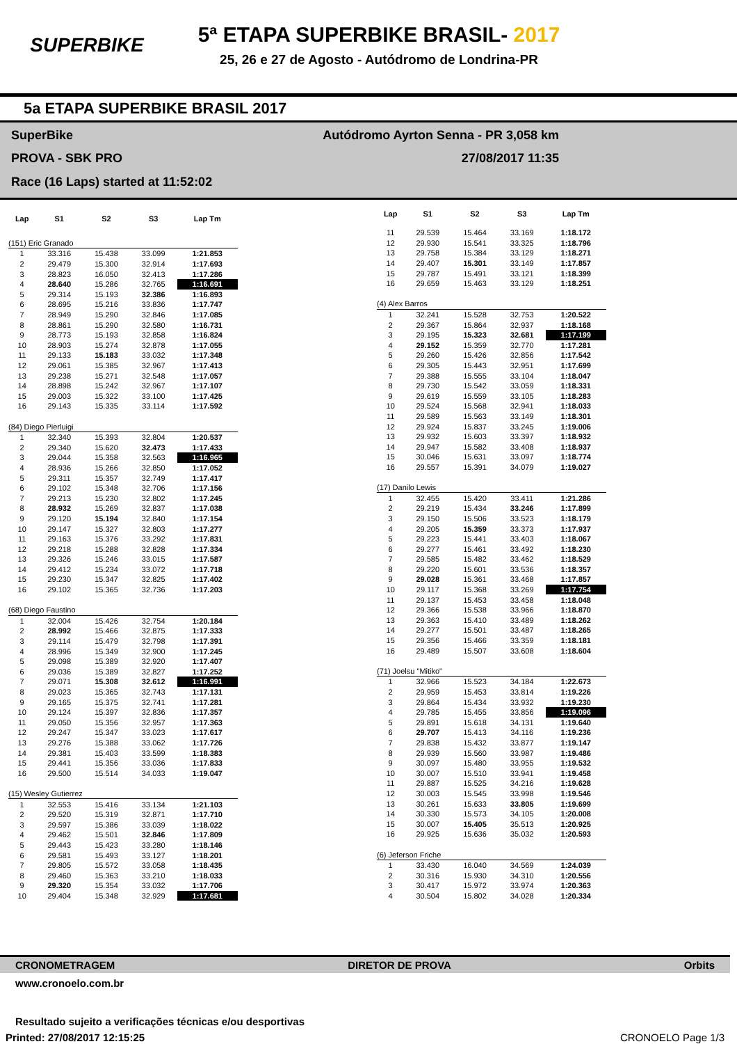SUPERBIKE
5ª ETAPA SUPERBIKE BRASIL- 2017
25, 26 e 27 de Agosto - Autódromo de Londrina-PR
5a ETAPA SUPERBIKE BRASIL 2017
SuperBike
Autódromo Ayrton Senna - PR 3,058 km
PROVA - SBK PRO
27/08/2017 11:35
Race (16 Laps) started at 11:52:02
| Lap | S1 | S2 | S3 | Lap Tm |
| --- | --- | --- | --- | --- |
| (151) Eric Granado | | | | |
| 1 | 33.316 | 15.438 | 33.099 | 1:21.853 |
| 2 | 29.479 | 15.300 | 32.914 | 1:17.693 |
| 3 | 28.823 | 16.050 | 32.413 | 1:17.286 |
| 4 | 28.640 | 15.286 | 32.765 | 1:16.691 |
| 5 | 29.314 | 15.193 | 32.386 | 1:16.893 |
| 6 | 28.695 | 15.216 | 33.836 | 1:17.747 |
| 7 | 28.949 | 15.290 | 32.846 | 1:17.085 |
| 8 | 28.861 | 15.290 | 32.580 | 1:16.731 |
| 9 | 28.773 | 15.193 | 32.858 | 1:16.824 |
| 10 | 28.903 | 15.274 | 32.878 | 1:17.055 |
| 11 | 29.133 | 15.183 | 33.032 | 1:17.348 |
| 12 | 29.061 | 15.385 | 32.967 | 1:17.413 |
| 13 | 29.238 | 15.271 | 32.548 | 1:17.057 |
| 14 | 28.898 | 15.242 | 32.967 | 1:17.107 |
| 15 | 29.003 | 15.322 | 33.100 | 1:17.425 |
| 16 | 29.143 | 15.335 | 33.114 | 1:17.592 |
| (84) Diego Pierluigi | | | | |
| 1 | 32.340 | 15.393 | 32.804 | 1:20.537 |
| 2 | 29.340 | 15.620 | 32.473 | 1:17.433 |
| 3 | 29.044 | 15.358 | 32.563 | 1:16.965 |
| 4 | 28.936 | 15.266 | 32.850 | 1:17.052 |
| 5 | 29.311 | 15.357 | 32.749 | 1:17.417 |
| 6 | 29.102 | 15.348 | 32.706 | 1:17.156 |
| 7 | 29.213 | 15.230 | 32.802 | 1:17.245 |
| 8 | 28.932 | 15.269 | 32.837 | 1:17.038 |
| 9 | 29.120 | 15.194 | 32.840 | 1:17.154 |
| 10 | 29.147 | 15.327 | 32.803 | 1:17.277 |
| 11 | 29.163 | 15.376 | 33.292 | 1:17.831 |
| 12 | 29.218 | 15.288 | 32.828 | 1:17.334 |
| 13 | 29.326 | 15.246 | 33.015 | 1:17.587 |
| 14 | 29.412 | 15.234 | 33.072 | 1:17.718 |
| 15 | 29.230 | 15.347 | 32.825 | 1:17.402 |
| 16 | 29.102 | 15.365 | 32.736 | 1:17.203 |
| (68) Diego Faustino | | | | |
| 1 | 32.004 | 15.426 | 32.754 | 1:20.184 |
| 2 | 28.992 | 15.466 | 32.875 | 1:17.333 |
| 3 | 29.114 | 15.479 | 32.798 | 1:17.391 |
| 4 | 28.996 | 15.349 | 32.900 | 1:17.245 |
| 5 | 29.098 | 15.389 | 32.920 | 1:17.407 |
| 6 | 29.036 | 15.389 | 32.827 | 1:17.252 |
| 7 | 29.071 | 15.308 | 32.612 | 1:16.991 |
| 8 | 29.023 | 15.365 | 32.743 | 1:17.131 |
| 9 | 29.165 | 15.375 | 32.741 | 1:17.281 |
| 10 | 29.124 | 15.397 | 32.836 | 1:17.357 |
| 11 | 29.050 | 15.356 | 32.957 | 1:17.363 |
| 12 | 29.247 | 15.347 | 33.023 | 1:17.617 |
| 13 | 29.276 | 15.388 | 33.062 | 1:17.726 |
| 14 | 29.381 | 15.403 | 33.599 | 1:18.383 |
| 15 | 29.441 | 15.356 | 33.036 | 1:17.833 |
| 16 | 29.500 | 15.514 | 34.033 | 1:19.047 |
| (15) Wesley Gutierrez | | | | |
| 1 | 32.553 | 15.416 | 33.134 | 1:21.103 |
| 2 | 29.520 | 15.319 | 32.871 | 1:17.710 |
| 3 | 29.597 | 15.386 | 33.039 | 1:18.022 |
| 4 | 29.462 | 15.501 | 32.846 | 1:17.809 |
| 5 | 29.443 | 15.423 | 33.280 | 1:18.146 |
| 6 | 29.581 | 15.493 | 33.127 | 1:18.201 |
| 7 | 29.805 | 15.572 | 33.058 | 1:18.435 |
| 8 | 29.460 | 15.363 | 33.210 | 1:18.033 |
| 9 | 29.320 | 15.354 | 33.032 | 1:17.706 |
| 10 | 29.404 | 15.348 | 32.929 | 1:17.681 |
| Lap | S1 | S2 | S3 | Lap Tm |
| --- | --- | --- | --- | --- |
| 11 | 29.539 | 15.464 | 33.169 | 1:18.172 |
| 12 | 29.930 | 15.541 | 33.325 | 1:18.796 |
| 13 | 29.758 | 15.384 | 33.129 | 1:18.271 |
| 14 | 29.407 | 15.301 | 33.149 | 1:17.857 |
| 15 | 29.787 | 15.491 | 33.121 | 1:18.399 |
| 16 | 29.659 | 15.463 | 33.129 | 1:18.251 |
| (4) Alex Barros | | | | |
| 1 | 32.241 | 15.528 | 32.753 | 1:20.522 |
| 2 | 29.367 | 15.864 | 32.937 | 1:18.168 |
| 3 | 29.195 | 15.323 | 32.681 | 1:17.199 |
| 4 | 29.152 | 15.359 | 32.770 | 1:17.281 |
| 5 | 29.260 | 15.426 | 32.856 | 1:17.542 |
| 6 | 29.305 | 15.443 | 32.951 | 1:17.699 |
| 7 | 29.388 | 15.555 | 33.104 | 1:18.047 |
| 8 | 29.730 | 15.542 | 33.059 | 1:18.331 |
| 9 | 29.619 | 15.559 | 33.105 | 1:18.283 |
| 10 | 29.524 | 15.568 | 32.941 | 1:18.033 |
| 11 | 29.589 | 15.563 | 33.149 | 1:18.301 |
| 12 | 29.924 | 15.837 | 33.245 | 1:19.006 |
| 13 | 29.932 | 15.603 | 33.397 | 1:18.932 |
| 14 | 29.947 | 15.582 | 33.408 | 1:18.937 |
| 15 | 30.046 | 15.631 | 33.097 | 1:18.774 |
| 16 | 29.557 | 15.391 | 34.079 | 1:19.027 |
| (17) Danilo Lewis | | | | |
| 1 | 32.455 | 15.420 | 33.411 | 1:21.286 |
| 2 | 29.219 | 15.434 | 33.246 | 1:17.899 |
| 3 | 29.150 | 15.506 | 33.523 | 1:18.179 |
| 4 | 29.205 | 15.359 | 33.373 | 1:17.937 |
| 5 | 29.223 | 15.441 | 33.403 | 1:18.067 |
| 6 | 29.277 | 15.461 | 33.492 | 1:18.230 |
| 7 | 29.585 | 15.482 | 33.462 | 1:18.529 |
| 8 | 29.220 | 15.601 | 33.536 | 1:18.357 |
| 9 | 29.028 | 15.361 | 33.468 | 1:17.857 |
| 10 | 29.117 | 15.368 | 33.269 | 1:17.754 |
| 11 | 29.137 | 15.453 | 33.458 | 1:18.048 |
| 12 | 29.366 | 15.538 | 33.966 | 1:18.870 |
| 13 | 29.363 | 15.410 | 33.489 | 1:18.262 |
| 14 | 29.277 | 15.501 | 33.487 | 1:18.265 |
| 15 | 29.356 | 15.466 | 33.359 | 1:18.181 |
| 16 | 29.489 | 15.507 | 33.608 | 1:18.604 |
| (71) Joelsu "Mitiko" | | | | |
| 1 | 32.966 | 15.523 | 34.184 | 1:22.673 |
| 2 | 29.959 | 15.453 | 33.814 | 1:19.226 |
| 3 | 29.864 | 15.434 | 33.932 | 1:19.230 |
| 4 | 29.785 | 15.455 | 33.856 | 1:19.096 |
| 5 | 29.891 | 15.618 | 34.131 | 1:19.640 |
| 6 | 29.707 | 15.413 | 34.116 | 1:19.236 |
| 7 | 29.838 | 15.432 | 33.877 | 1:19.147 |
| 8 | 29.939 | 15.560 | 33.987 | 1:19.486 |
| 9 | 30.097 | 15.480 | 33.955 | 1:19.532 |
| 10 | 30.007 | 15.510 | 33.941 | 1:19.458 |
| 11 | 29.887 | 15.525 | 34.216 | 1:19.628 |
| 12 | 30.003 | 15.545 | 33.998 | 1:19.546 |
| 13 | 30.261 | 15.633 | 33.805 | 1:19.699 |
| 14 | 30.330 | 15.573 | 34.105 | 1:20.008 |
| 15 | 30.007 | 15.405 | 35.513 | 1:20.925 |
| 16 | 29.925 | 15.636 | 35.032 | 1:20.593 |
| (6) Jeferson Friche | | | | |
| 1 | 33.430 | 16.040 | 34.569 | 1:24.039 |
| 2 | 30.316 | 15.930 | 34.310 | 1:20.556 |
| 3 | 30.417 | 15.972 | 33.974 | 1:20.363 |
| 4 | 30.504 | 15.802 | 34.028 | 1:20.334 |
CRONOMETRAGEM DIRETOR DE PROVA Orbits
www.cronoelo.com.br
Resultado sujeito a verificações técnicas e/ou desportivas
Printed: 27/08/2017 12:15:25 CRONOELO Page 1/3